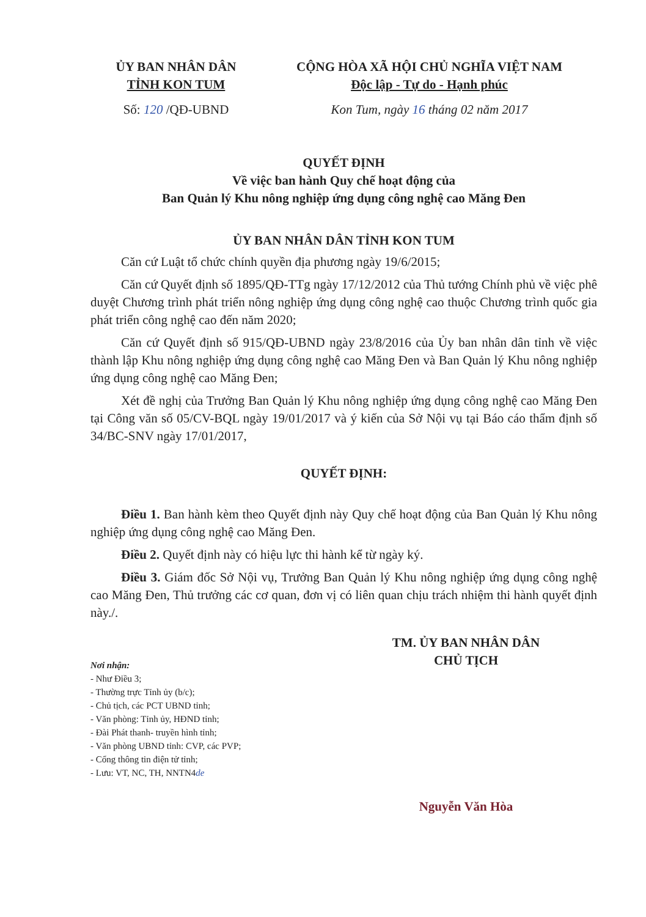ỦY BAN NHÂN DÂN
TỈNH KON TUM
CỘNG HÒA XÃ HỘI CHỦ NGHĨA VIỆT NAM
Độc lập - Tự do - Hạnh phúc
Số: 120 /QĐ-UBND Kon Tum, ngày 16 tháng 02 năm 2017
QUYẾT ĐỊNH
Về việc ban hành Quy chế hoạt động của
Ban Quản lý Khu nông nghiệp ứng dụng công nghệ cao Măng Đen
ỦY BAN NHÂN DÂN TỈNH KON TUM
Căn cứ Luật tổ chức chính quyền địa phương ngày 19/6/2015;
Căn cứ Quyết định số 1895/QĐ-TTg ngày 17/12/2012 của Thủ tướng Chính phủ về việc phê duyệt Chương trình phát triển nông nghiệp ứng dụng công nghệ cao thuộc Chương trình quốc gia phát triển công nghệ cao đến năm 2020;
Căn cứ Quyết định số 915/QĐ-UBND ngày 23/8/2016 của Ủy ban nhân dân tỉnh về việc thành lập Khu nông nghiệp ứng dụng công nghệ cao Măng Đen và Ban Quản lý Khu nông nghiệp ứng dụng công nghệ cao Măng Đen;
Xét đề nghị của Trưởng Ban Quản lý Khu nông nghiệp ứng dụng công nghệ cao Măng Đen tại Công văn số 05/CV-BQL ngày 19/01/2017 và ý kiến của Sở Nội vụ tại Báo cáo thẩm định số 34/BC-SNV ngày 17/01/2017,
QUYẾT ĐỊNH:
Điều 1. Ban hành kèm theo Quyết định này Quy chế hoạt động của Ban Quản lý Khu nông nghiệp ứng dụng công nghệ cao Măng Đen.
Điều 2. Quyết định này có hiệu lực thi hành kể từ ngày ký.
Điều 3. Giám đốc Sở Nội vụ, Trưởng Ban Quản lý Khu nông nghiệp ứng dụng công nghệ cao Măng Đen, Thủ trưởng các cơ quan, đơn vị có liên quan chịu trách nhiệm thi hành quyết định này./.
Nơi nhận:
- Như Điều 3;
- Thường trực Tỉnh ủy (b/c);
- Chủ tịch, các PCT UBND tỉnh;
- Văn phòng: Tỉnh ủy, HĐND tỉnh;
- Đài Phát thanh- truyền hình tỉnh;
- Văn phòng UBND tỉnh: CVP, các PVP;
- Cổng thông tin điện tử tỉnh;
- Lưu: VT, NC, TH, NNTN4de
TM. ỦY BAN NHÂN DÂN
CHỦ TỊCH
Nguyễn Văn Hòa